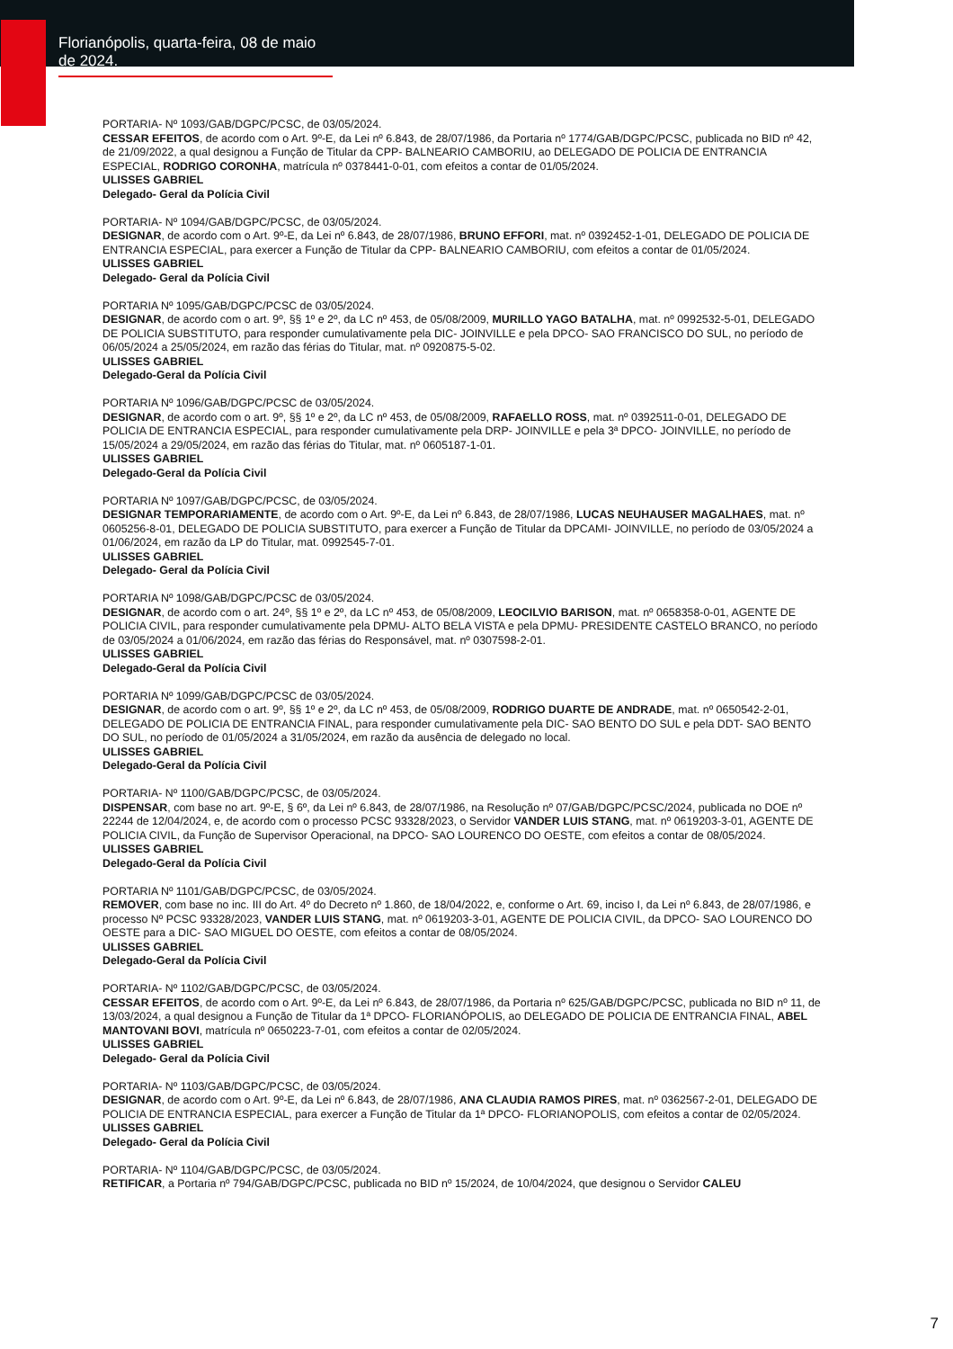Florianópolis, quarta-feira, 08 de maio de 2024.
PORTARIA- Nº 1093/GAB/DGPC/PCSC, de 03/05/2024.
CESSAR EFEITOS, de acordo com o Art. 9º-E, da Lei nº 6.843, de 28/07/1986, da Portaria nº 1774/GAB/DGPC/PCSC, publicada no BID nº 42, de 21/09/2022, a qual designou a Função de Titular da CPP- BALNEARIO CAMBORIU, ao DELEGADO DE POLICIA DE ENTRANCIA ESPECIAL, RODRIGO CORONHA, matrícula nº 0378441-0-01, com efeitos a contar de 01/05/2024.
ULISSES GABRIEL
Delegado- Geral da Polícia Civil
PORTARIA- Nº 1094/GAB/DGPC/PCSC, de 03/05/2024.
DESIGNAR, de acordo com o Art. 9º-E, da Lei nº 6.843, de 28/07/1986, BRUNO EFFORI, mat. nº 0392452-1-01, DELEGADO DE POLICIA DE ENTRANCIA ESPECIAL, para exercer a Função de Titular da CPP- BALNEARIO CAMBORIU, com efeitos a contar de 01/05/2024.
ULISSES GABRIEL
Delegado- Geral da Polícia Civil
PORTARIA Nº 1095/GAB/DGPC/PCSC de 03/05/2024.
DESIGNAR, de acordo com o art. 9º, §§ 1º e 2º, da LC nº 453, de 05/08/2009, MURILLO YAGO BATALHA, mat. nº 0992532-5-01, DELEGADO DE POLICIA SUBSTITUTO, para responder cumulativamente pela DIC- JOINVILLE e pela DPCO- SAO FRANCISCO DO SUL, no período de 06/05/2024 a 25/05/2024, em razão das férias do Titular, mat. nº 0920875-5-02.
ULISSES GABRIEL
Delegado-Geral da Polícia Civil
PORTARIA Nº 1096/GAB/DGPC/PCSC de 03/05/2024.
DESIGNAR, de acordo com o art. 9º, §§ 1º e 2º, da LC nº 453, de 05/08/2009, RAFAELLO ROSS, mat. nº 0392511-0-01, DELEGADO DE POLICIA DE ENTRANCIA ESPECIAL, para responder cumulativamente pela DRP- JOINVILLE e pela 3ª DPCO- JOINVILLE, no período de 15/05/2024 a 29/05/2024, em razão das férias do Titular, mat. nº 0605187-1-01.
ULISSES GABRIEL
Delegado-Geral da Polícia Civil
PORTARIA Nº 1097/GAB/DGPC/PCSC, de 03/05/2024.
DESIGNAR TEMPORARIAMENTE, de acordo com o Art. 9º-E, da Lei nº 6.843, de 28/07/1986, LUCAS NEUHAUSER MAGALHAES, mat. nº 0605256-8-01, DELEGADO DE POLICIA SUBSTITUTO, para exercer a Função de Titular da DPCAMI- JOINVILLE, no período de 03/05/2024 a 01/06/2024, em razão da LP do Titular, mat. 0992545-7-01.
ULISSES GABRIEL
Delegado- Geral da Polícia Civil
PORTARIA Nº 1098/GAB/DGPC/PCSC de 03/05/2024.
DESIGNAR, de acordo com o art. 24º, §§ 1º e 2º, da LC nº 453, de 05/08/2009, LEOCILVIO BARISON, mat. nº 0658358-0-01, AGENTE DE POLICIA CIVIL, para responder cumulativamente pela DPMU- ALTO BELA VISTA e pela DPMU- PRESIDENTE CASTELO BRANCO, no período de 03/05/2024 a 01/06/2024, em razão das férias do Responsável, mat. nº 0307598-2-01.
ULISSES GABRIEL
Delegado-Geral da Polícia Civil
PORTARIA Nº 1099/GAB/DGPC/PCSC de 03/05/2024.
DESIGNAR, de acordo com o art. 9º, §§ 1º e 2º, da LC nº 453, de 05/08/2009, RODRIGO DUARTE DE ANDRADE, mat. nº 0650542-2-01, DELEGADO DE POLICIA DE ENTRANCIA FINAL, para responder cumulativamente pela DIC- SAO BENTO DO SUL e pela DDT- SAO BENTO DO SUL, no período de 01/05/2024 a 31/05/2024, em razão da ausência de delegado no local.
ULISSES GABRIEL
Delegado-Geral da Polícia Civil
PORTARIA- Nº 1100/GAB/DGPC/PCSC, de 03/05/2024.
DISPENSAR, com base no art. 9º-E, § 6º, da Lei nº 6.843, de 28/07/1986, na Resolução nº 07/GAB/DGPC/PCSC/2024, publicada no DOE nº 22244 de 12/04/2024, e, de acordo com o processo PCSC 93328/2023, o Servidor VANDER LUIS STANG, mat. nº 0619203-3-01, AGENTE DE POLICIA CIVIL, da Função de Supervisor Operacional, na DPCO- SAO LOURENCO DO OESTE, com efeitos a contar de 08/05/2024.
ULISSES GABRIEL
Delegado-Geral da Polícia Civil
PORTARIA Nº 1101/GAB/DGPC/PCSC, de 03/05/2024.
REMOVER, com base no inc. III do Art. 4º do Decreto nº 1.860, de 18/04/2022, e, conforme o Art. 69, inciso I, da Lei nº 6.843, de 28/07/1986, e processo Nº PCSC 93328/2023, VANDER LUIS STANG, mat. nº 0619203-3-01, AGENTE DE POLICIA CIVIL, da DPCO- SAO LOURENCO DO OESTE para a DIC- SAO MIGUEL DO OESTE, com efeitos a contar de 08/05/2024.
ULISSES GABRIEL
Delegado-Geral da Polícia Civil
PORTARIA- Nº 1102/GAB/DGPC/PCSC, de 03/05/2024.
CESSAR EFEITOS, de acordo com o Art. 9º-E, da Lei nº 6.843, de 28/07/1986, da Portaria nº 625/GAB/DGPC/PCSC, publicada no BID nº 11, de 13/03/2024, a qual designou a Função de Titular da 1ª DPCO- FLORIANÓPOLIS, ao DELEGADO DE POLICIA DE ENTRANCIA FINAL, ABEL MANTOVANI BOVI, matrícula nº 0650223-7-01, com efeitos a contar de 02/05/2024.
ULISSES GABRIEL
Delegado- Geral da Polícia Civil
PORTARIA- Nº 1103/GAB/DGPC/PCSC, de 03/05/2024.
DESIGNAR, de acordo com o Art. 9º-E, da Lei nº 6.843, de 28/07/1986, ANA CLAUDIA RAMOS PIRES, mat. nº 0362567-2-01, DELEGADO DE POLICIA DE ENTRANCIA ESPECIAL, para exercer a Função de Titular da 1ª DPCO- FLORIANOPOLIS, com efeitos a contar de 02/05/2024.
ULISSES GABRIEL
Delegado- Geral da Polícia Civil
PORTARIA- Nº 1104/GAB/DGPC/PCSC, de 03/05/2024.
RETIFICAR, a Portaria nº 794/GAB/DGPC/PCSC, publicada no BID nº 15/2024, de 10/04/2024, que designou o Servidor CALEU
7